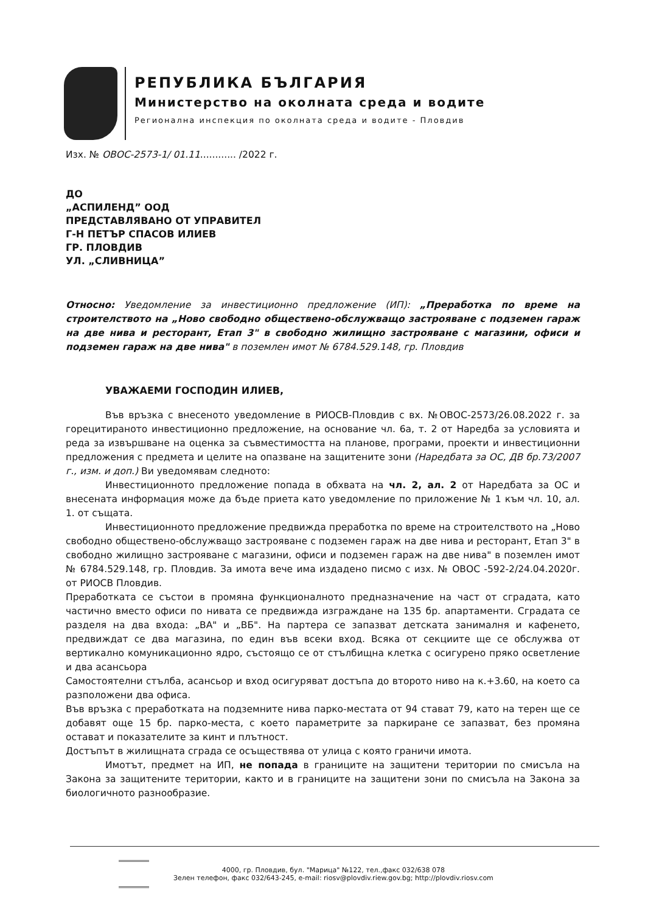РЕПУБЛИКА БЪЛГАРИЯ
Министерство на околната среда и водите
Регионална инспекция по околната среда и водите - Пловдив
Изх. № ОВОС-2573-1/ 01.11............ /2022 г.
ДО
„АСПИЛЕНД” ООД
ПРЕДСТАВЛЯВАНО ОТ УПРАВИТЕЛ
Г-Н ПЕТЪР СПАСОВ ИЛИЕВ
ГР. ПЛОВДИВ
УЛ. „СЛИВНИЦА”
Относно: Уведомление за инвестиционно предложение (ИП): „Преработка по време на строителството на „Ново свободно обществено-обслужващо застрояване с подземен гараж на две нива и ресторант, Етап 3" в свободно жилищно застрояване с магазини, офиси и подземен гараж на две нива" в поземлен имот № 6784.529.148, гр. Пловдив
УВАЖАЕМИ ГОСПОДИН ИЛИЕВ,
Във връзка с внесеното уведомление в РИОСВ-Пловдив с вх. №ОВОС-2573/26.08.2022 г. за горецитираното инвестиционно предложение, на основание чл. 6а, т. 2 от Наредба за условията и реда за извършване на оценка за съвместимостта на планове, програми, проекти и инвестиционни предложения с предмета и целите на опазване на защитените зони (Наредбата за ОС, ДВ бр.73/2007 г., изм. и доп.) Ви уведомявам следното:
Инвестиционното предложение попада в обхвата на чл. 2, ал. 2 от Наредбата за ОС и внесената информация може да бъде приета като уведомление по приложение № 1 към чл. 10, ал. 1. от същата.
Инвестиционното предложение предвижда преработка по време на строителството на „Ново свободно обществено-обслужващо застрояване с подземен гараж на две нива и ресторант, Етап 3" в свободно жилищно застрояване с магазини, офиси и подземен гараж на две нива" в поземлен имот № 6784.529.148, гр. Пловдив. За имота вече има издадено писмо с изх. № ОВОС -592-2/24.04.2020г. от РИОСВ Пловдив.
Преработката се състои в промяна функционалното предназначение на част от сградата, като частично вместо офиси по нивата се предвижда изграждане на 135 бр. апартаменти. Сградата се разделя на два входа: „ВА" и „ВБ". На партера се запазват детската занималня и кафенето, предвиждат се два магазина, по един във всеки вход. Всяка от секциите ще се обслужва от вертикално комуникационно ядро, състоящо се от стълбищна клетка с осигурено пряко осветление и два асансьора
Самостоятелни стълба, асансьор и вход осигуряват достъпа до второто ниво на к.+3.60, на което са разположени два офиса.
Във връзка с преработката на подземните нива парко-местата от 94 стават 79, като на терен ще се добавят още 15 бр. парко-места, с което параметрите за паркиране се запазват, без промяна остават и показателите за кинт и плътност.
Достъпът в жилищната сграда се осъществява от улица с която граничи имота.
Имотът, предмет на ИП, не попада в границите на защитени територии по смисъла на Закона за защитените територии, както и в границите на защитени зони по смисъла на Закона за биологичното разнообразие.
4000, гр. Пловдив, бул. "Марица" №122, тел.,факс 032/638 078
Зелен телефон, факс 032/643-245, e-mail: riosv@plovdiv.riew.gov.bg; http://plovdiv.riosv.com